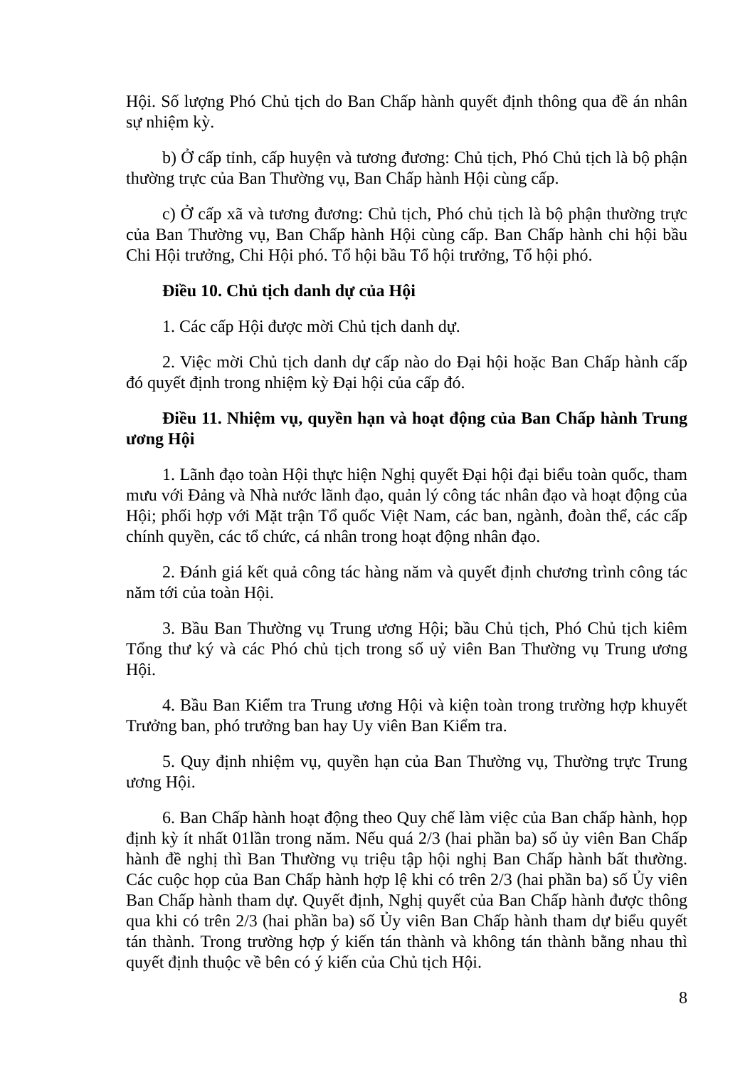Hội. Số lượng Phó Chủ tịch do Ban Chấp hành quyết định thông qua đề án nhân sự nhiệm kỳ.
b) Ở cấp tỉnh, cấp huyện và tương đương: Chủ tịch, Phó Chủ tịch là bộ phận thường trực của Ban Thường vụ, Ban Chấp hành Hội cùng cấp.
c) Ở cấp xã và tương đương: Chủ tịch, Phó chủ tịch là bộ phận thường trực của Ban Thường vụ, Ban Chấp hành Hội cùng cấp. Ban Chấp hành chi hội bầu Chi Hội trưởng, Chi Hội phó. Tổ hội bầu Tổ hội trưởng, Tổ hội phó.
Điều 10. Chủ tịch danh dự của Hội
1. Các cấp Hội được mời Chủ tịch danh dự.
2. Việc mời Chủ tịch danh dự cấp nào do Đại hội hoặc Ban Chấp hành cấp đó quyết định trong nhiệm kỳ Đại hội của cấp đó.
Điều 11. Nhiệm vụ, quyền hạn và hoạt động của Ban Chấp hành Trung ương Hội
1. Lãnh đạo toàn Hội thực hiện Nghị quyết Đại hội đại biểu toàn quốc, tham mưu với Đảng và Nhà nước lãnh đạo, quản lý công tác nhân đạo và hoạt động của Hội; phối hợp với Mặt trận Tổ quốc Việt Nam, các ban, ngành, đoàn thể, các cấp chính quyền, các tổ chức, cá nhân trong hoạt động nhân đạo.
2. Đánh giá kết quả công tác hàng năm và quyết định chương trình công tác năm tới của toàn Hội.
3. Bầu Ban Thường vụ Trung ương Hội; bầu Chủ tịch, Phó Chủ tịch kiêm Tổng thư ký và các Phó chủ tịch trong số uỷ viên Ban Thường vụ Trung ương Hội.
4. Bầu Ban Kiểm tra Trung ương Hội và kiện toàn trong trường hợp khuyết Trưởng ban, phó trưởng ban hay Uy viên Ban Kiểm tra.
5. Quy định nhiệm vụ, quyền hạn của Ban Thường vụ, Thường trực Trung ương Hội.
6. Ban Chấp hành hoạt động theo Quy chế làm việc của Ban chấp hành, họp định kỳ ít nhất 01lần trong năm. Nếu quá 2/3 (hai phần ba) số ủy viên Ban Chấp hành đề nghị thì Ban Thường vụ triệu tập hội nghị Ban Chấp hành bất thường. Các cuộc họp của Ban Chấp hành hợp lệ khi có trên 2/3 (hai phần ba) số Ủy viên Ban Chấp hành tham dự. Quyết định, Nghị quyết của Ban Chấp hành được thông qua khi có trên 2/3 (hai phần ba) số Ủy viên Ban Chấp hành tham dự biểu quyết tán thành. Trong trường hợp ý kiến tán thành và không tán thành bằng nhau thì quyết định thuộc về bên có ý kiến của Chủ tịch Hội.
8